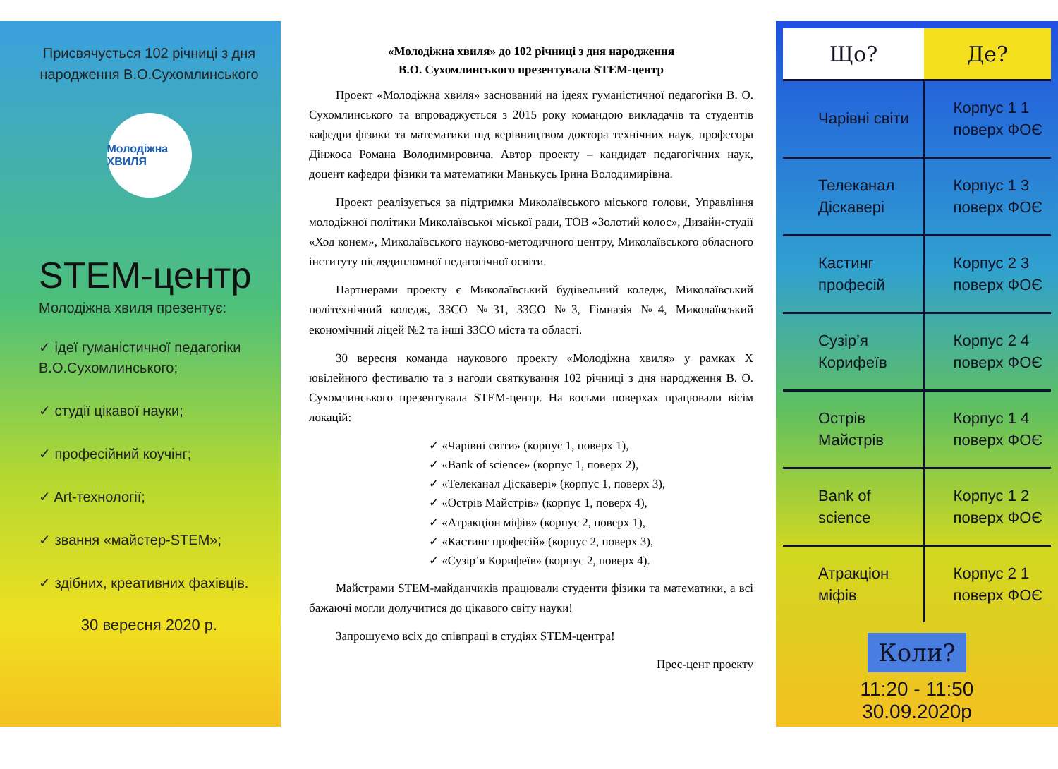Присвячується 102 річниці з дня народження В.О.Сухомлинського
Молодіжна ХВИЛЯ
STEM-центр
Молодіжна хвиля презентує:
✓ ідеї гуманістичної педагогіки В.О.Сухомлинського;
✓ студії цікавої науки;
✓ професійний коучінг;
✓ Art-технології;
✓ звання «майстер-STEM»;
✓ здібних, креативних фахівців.
30 вересня 2020 р.
«Молодіжна хвиля» до 102 річниці з дня народження
В.О. Сухомлинського презентувала STEM-центр
Проект «Молодіжна хвиля» заснований на ідеях гуманістичної педагогіки В. О. Сухомлинського та впроваджується з 2015 року командою викладачів та студентів кафедри фізики та математики під керівництвом доктора технічних наук, професора Дінжоса Романа Володимировича. Автор проекту – кандидат педагогічних наук, доцент кафедри фізики та математики Манькусь Ірина Володимирівна.
Проект реалізується за підтримки Миколаївського міського голови, Управління молодіжної політики Миколаївської міської ради, ТОВ «Золотий колос», Дизайн-студії «Ход конем», Миколаївського науково-методичного центру, Миколаївського обласного інституту післядипломної педагогічної освіти.
Партнерами проекту є Миколаївський будівельний коледж, Миколаївський політехнічний коледж, ЗЗСО №31, ЗЗСО №3, Гімназія №4, Миколаївський економічний ліцей №2 та інші ЗЗСО міста та області.
30 вересня команда наукового проекту «Молодіжна хвиля» у рамках X ювілейного фестивалю та з нагоди святкування 102 річниці з дня народження В. О. Сухомлинського презентувала STEM-центр. На восьми поверхах працювали вісім локацій:
✓ «Чарівні світи» (корпус 1, поверх 1),
✓ «Bank of science» (корпус 1, поверх 2),
✓ «Телеканал Діскавері» (корпус 1, поверх 3),
✓ «Острів Майстрів» (корпус 1, поверх 4),
✓ «Атракціон міфів» (корпус 2, поверх 1),
✓ «Кастинг професій» (корпус 2, поверх 3),
✓ «Сузір’я Корифеїв» (корпус 2, поверх 4).
Майстрами STEM-майданчиків працювали студенти фізики та математики, а всі бажаючі могли долучитися до цікавого світу науки!
Запрошуємо всіх до співпраці в студіях STEM-центра!
Прес-цент проекту
| Що? | Де? |
| --- | --- |
| Чарівні світи | Корпус 1 1 поверх ФОЄ |
| Телеканал Діскавері | Корпус 1 3 поверх ФОЄ |
| Кастинг професій | Корпус 2 3 поверх ФОЄ |
| Сузір’я Корифеїв | Корпус 2 4 поверх ФОЄ |
| Острів Майстрів | Корпус 1 4 поверх ФОЄ |
| Bank of science | Корпус 1 2 поверх ФОЄ |
| Атракціон міфів | Корпус 2 1 поверх ФОЄ |
Коли?
11:20 - 11:50
30.09.2020р